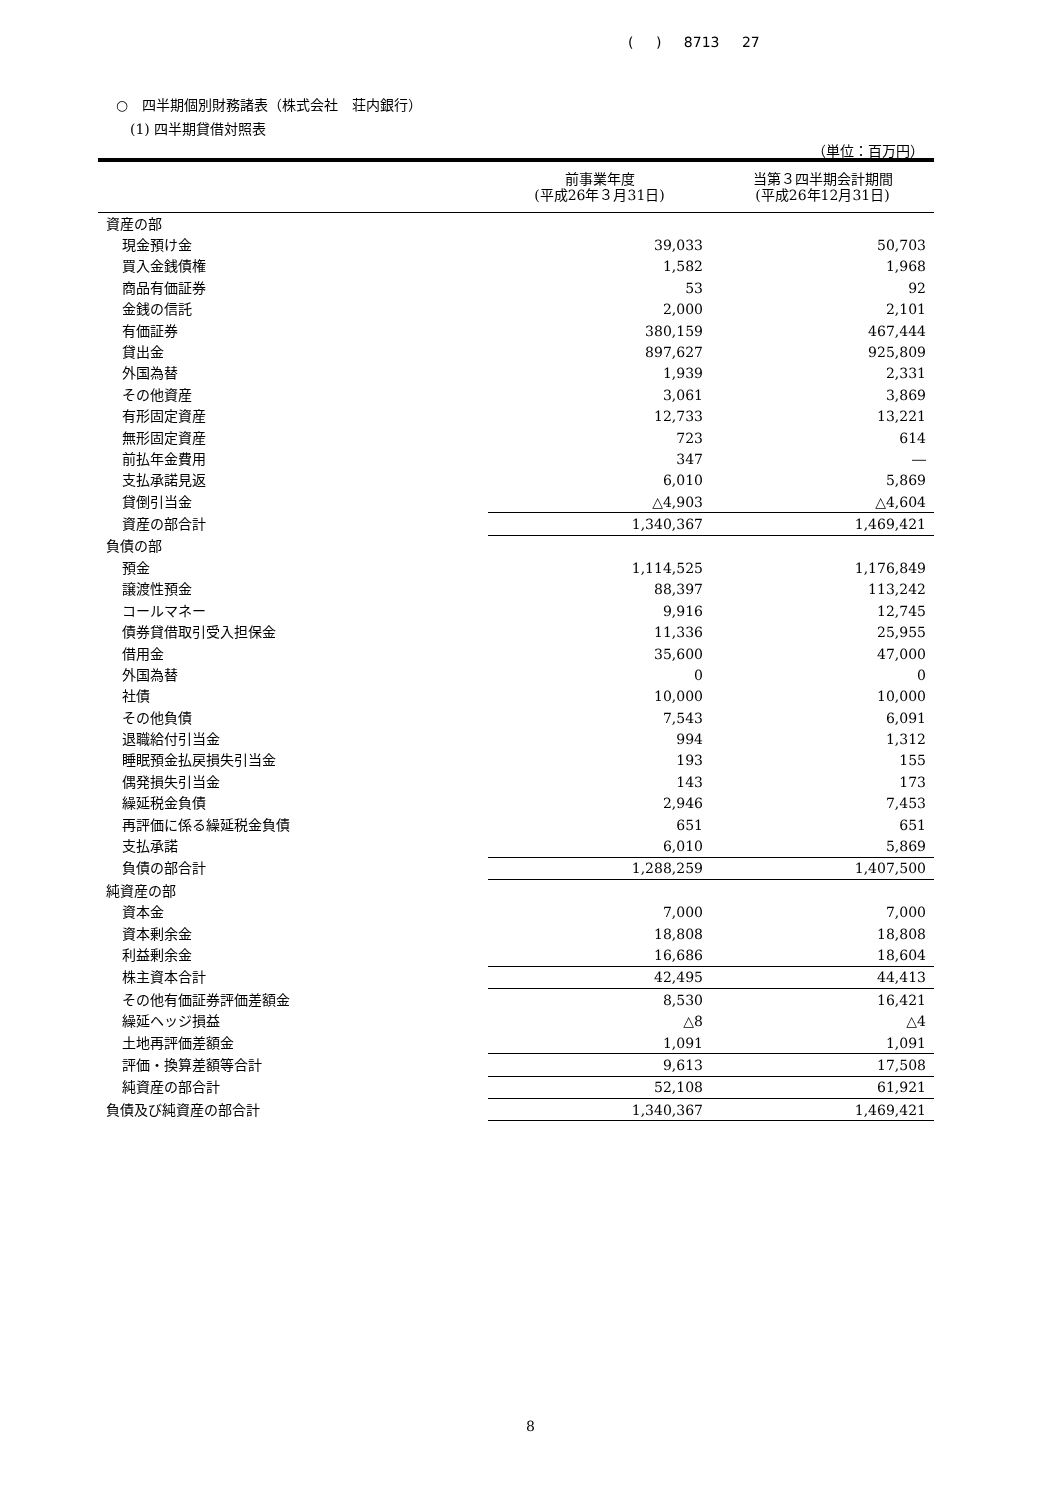( ) 8713 27
○　四半期個別財務諸表（株式会社　荘内銀行）
(1) 四半期貸借対照表
（単位：百万円）
| | 前事業年度 (平成26年３月31日) | 当第３四半期会計期間 (平成26年12月31日) |
| --- | --- | --- |
| 資産の部 | | |
| 現金預け金 | 39,033 | 50,703 |
| 買入金銭債権 | 1,582 | 1,968 |
| 商品有価証券 | 53 | 92 |
| 金銭の信託 | 2,000 | 2,101 |
| 有価証券 | 380,159 | 467,444 |
| 貸出金 | 897,627 | 925,809 |
| 外国為替 | 1,939 | 2,331 |
| その他資産 | 3,061 | 3,869 |
| 有形固定資産 | 12,733 | 13,221 |
| 無形固定資産 | 723 | 614 |
| 前払年金費用 | 347 | ― |
| 支払承諾見返 | 6,010 | 5,869 |
| 貸倒引当金 | △4,903 | △4,604 |
| 資産の部合計 | 1,340,367 | 1,469,421 |
| 負債の部 | | |
| 預金 | 1,114,525 | 1,176,849 |
| 譲渡性預金 | 88,397 | 113,242 |
| コールマネー | 9,916 | 12,745 |
| 債券貸借取引受入担保金 | 11,336 | 25,955 |
| 借用金 | 35,600 | 47,000 |
| 外国為替 | 0 | 0 |
| 社債 | 10,000 | 10,000 |
| その他負債 | 7,543 | 6,091 |
| 退職給付引当金 | 994 | 1,312 |
| 睡眠預金払戻損失引当金 | 193 | 155 |
| 偶発損失引当金 | 143 | 173 |
| 繰延税金負債 | 2,946 | 7,453 |
| 再評価に係る繰延税金負債 | 651 | 651 |
| 支払承諾 | 6,010 | 5,869 |
| 負債の部合計 | 1,288,259 | 1,407,500 |
| 純資産の部 | | |
| 資本金 | 7,000 | 7,000 |
| 資本剰余金 | 18,808 | 18,808 |
| 利益剰余金 | 16,686 | 18,604 |
| 株主資本合計 | 42,495 | 44,413 |
| その他有価証券評価差額金 | 8,530 | 16,421 |
| 繰延ヘッジ損益 | △8 | △4 |
| 土地再評価差額金 | 1,091 | 1,091 |
| 評価・換算差額等合計 | 9,613 | 17,508 |
| 純資産の部合計 | 52,108 | 61,921 |
| 負債及び純資産の部合計 | 1,340,367 | 1,469,421 |
8